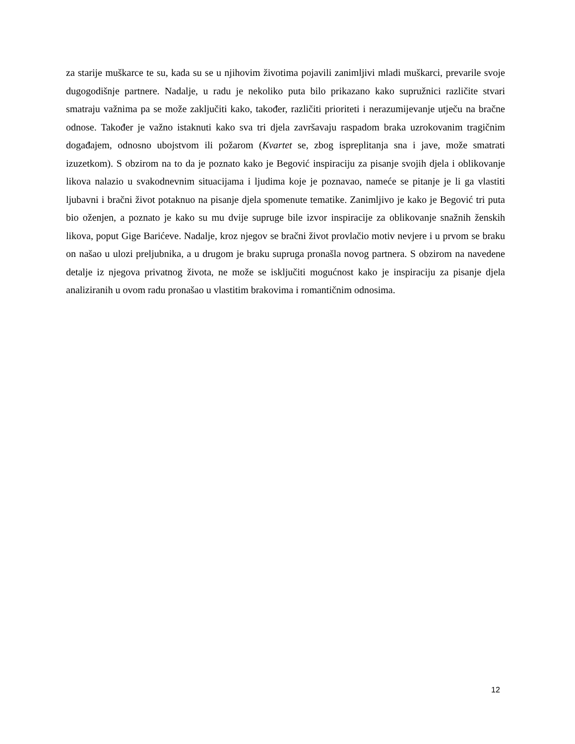za starije muškarce te su, kada su se u njihovim životima pojavili zanimljivi mladi muškarci, prevarile svoje dugogodišnje partnere. Nadalje, u radu je nekoliko puta bilo prikazano kako supružnici različite stvari smatraju važnima pa se može zaključiti kako, također, različiti prioriteti i nerazumijevanje utječu na bračne odnose. Također je važno istaknuti kako sva tri djela završavaju raspadom braka uzrokovanim tragičnim događajem, odnosno ubojstvom ili požarom (Kvartet se, zbog ispreplitanja sna i jave, može smatrati izuzetkom). S obzirom na to da je poznato kako je Begović inspiraciju za pisanje svojih djela i oblikovanje likova nalazio u svakodnevnim situacijama i ljudima koje je poznavao, nameće se pitanje je li ga vlastiti ljubavni i bračni život potaknuo na pisanje djela spomenute tematike. Zanimljivo je kako je Begović tri puta bio oženjen, a poznato je kako su mu dvije supruge bile izvor inspiracije za oblikovanje snažnih ženskih likova, poput Gige Barićeve. Nadalje, kroz njegov se bračni život provlačio motiv nevjere i u prvom se braku on našao u ulozi preljubnika, a u drugom je braku supruga pronašla novog partnera. S obzirom na navedene detalje iz njegova privatnog života, ne može se isključiti mogućnost kako je inspiraciju za pisanje djela analiziranih u ovom radu pronašao u vlastitim brakovima i romantičnim odnosima.
12